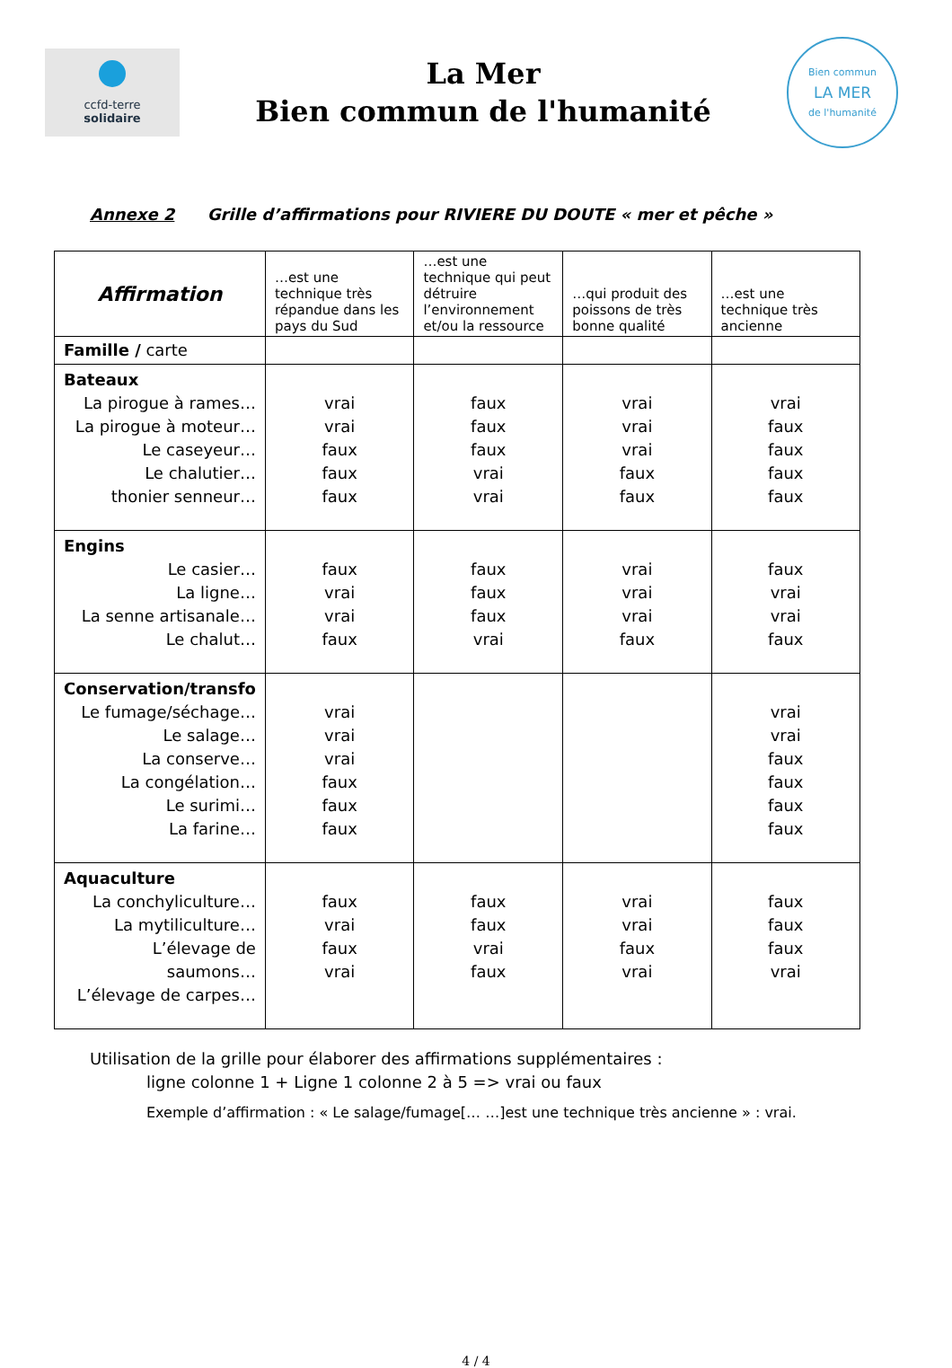ccfd-terre
solidaire
La Mer
Bien commun de l'humanité
Bien commun
LA MER
de l'humanité
Annexe 2 Grille d’affirmations pour RIVIERE DU DOUTE « mer et pêche »
| Affirmation | …est une technique très répandue dans les pays du Sud | …est une technique qui peut détruire l’environnement et/ou la ressource | …qui produit des poissons de très bonne qualité | …est une technique très ancienne |
| --- | --- | --- | --- | --- |
| Famille / carte | | | | |
| Bateaux La pirogue à rames… La pirogue à moteur… Le caseyeur… Le chalutier… thonier senneur… | vrai vrai faux faux faux | faux faux faux vrai vrai | vrai vrai vrai faux faux | vrai faux faux faux faux |
| Engins Le casier… La ligne… La senne artisanale… Le chalut… | faux vrai vrai faux | faux faux faux vrai | vrai vrai vrai faux | faux vrai vrai faux |
| Conservation/transfo Le fumage/séchage… Le salage… La conserve… La congélation… Le surimi… La farine… | vrai vrai vrai faux faux faux | | | vrai vrai faux faux faux faux |
| Aquaculture La conchyliculture… La mytiliculture… L’élevage de saumons… L’élevage de carpes… | faux vrai faux vrai | faux faux vrai faux | vrai vrai faux vrai | faux faux faux vrai |
Utilisation de la grille pour élaborer des affirmations supplémentaires :
ligne colonne 1 + Ligne 1 colonne 2 à 5 => vrai ou faux
Exemple d’affirmation : « Le salage/fumage[… …]est une technique très ancienne » : vrai.
4 / 4